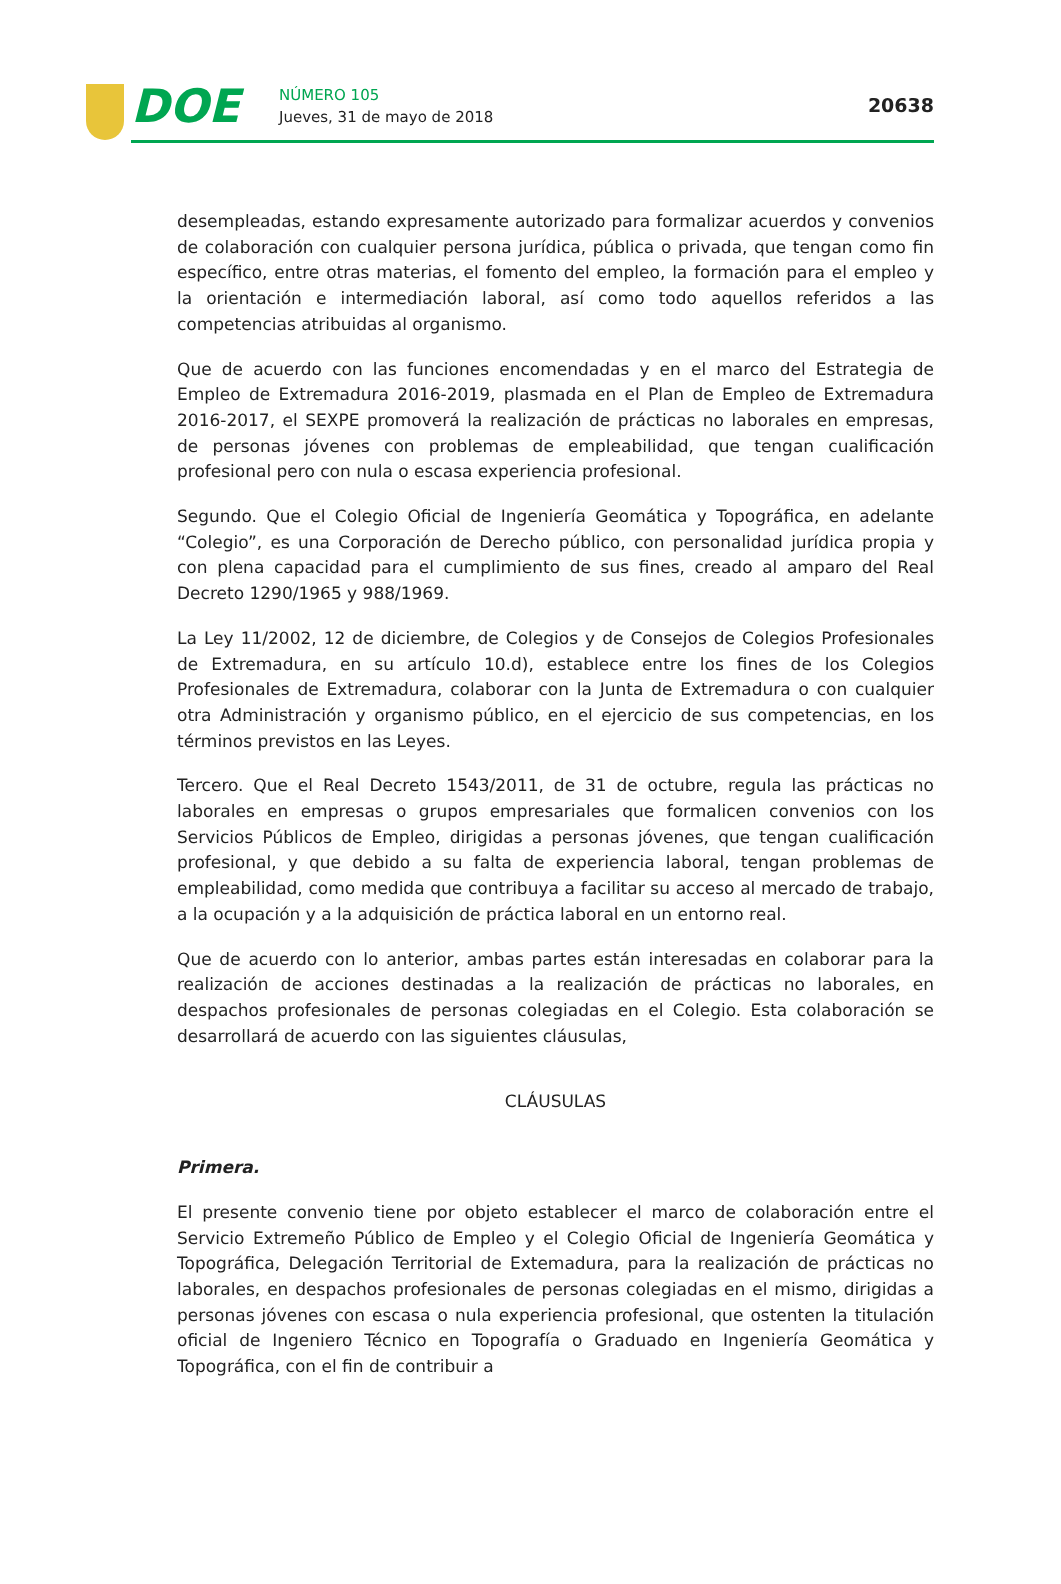DOE
NÚMERO 105
Jueves, 31 de mayo de 2018
20638
desempleadas, estando expresamente autorizado para formalizar acuerdos y convenios de colaboración con cualquier persona jurídica, pública o privada, que tengan como fin específico, entre otras materias, el fomento del empleo, la formación para el empleo y la orientación e intermediación laboral, así como todo aquellos referidos a las competencias atribuidas al organismo.
Que de acuerdo con las funciones encomendadas y en el marco del Estrategia de Empleo de Extremadura 2016-2019, plasmada en el Plan de Empleo de Extremadura 2016-2017, el SEXPE promoverá la realización de prácticas no laborales en empresas, de personas jóvenes con problemas de empleabilidad, que tengan cualificación profesional pero con nula o escasa experiencia profesional.
Segundo. Que el Colegio Oficial de Ingeniería Geomática y Topográfica, en adelante “Colegio”, es una Corporación de Derecho público, con personalidad jurídica propia y con plena capacidad para el cumplimiento de sus fines, creado al amparo del Real Decreto 1290/1965 y 988/1969.
La Ley 11/2002, 12 de diciembre, de Colegios y de Consejos de Colegios Profesionales de Extremadura, en su artículo 10.d), establece entre los fines de los Colegios Profesionales de Extremadura, colaborar con la Junta de Extremadura o con cualquier otra Administración y organismo público, en el ejercicio de sus competencias, en los términos previstos en las Leyes.
Tercero. Que el Real Decreto 1543/2011, de 31 de octubre, regula las prácticas no laborales en empresas o grupos empresariales que formalicen convenios con los Servicios Públicos de Empleo, dirigidas a personas jóvenes, que tengan cualificación profesional, y que debido a su falta de experiencia laboral, tengan problemas de empleabilidad, como medida que contribuya a facilitar su acceso al mercado de trabajo, a la ocupación y a la adquisición de práctica laboral en un entorno real.
Que de acuerdo con lo anterior, ambas partes están interesadas en colaborar para la realización de acciones destinadas a la realización de prácticas no laborales, en despachos profesionales de personas colegiadas en el Colegio. Esta colaboración se desarrollará de acuerdo con las siguientes cláusulas,
CLÁUSULAS
Primera.
El presente convenio tiene por objeto establecer el marco de colaboración entre el Servicio Extremeño Público de Empleo y el Colegio Oficial de Ingeniería Geomática y Topográfica, Delegación Territorial de Extemadura, para la realización de prácticas no laborales, en despachos profesionales de personas colegiadas en el mismo, dirigidas a personas jóvenes con escasa o nula experiencia profesional, que ostenten la titulación oficial de Ingeniero Técnico en Topografía o Graduado en Ingeniería Geomática y Topográfica, con el fin de contribuir a